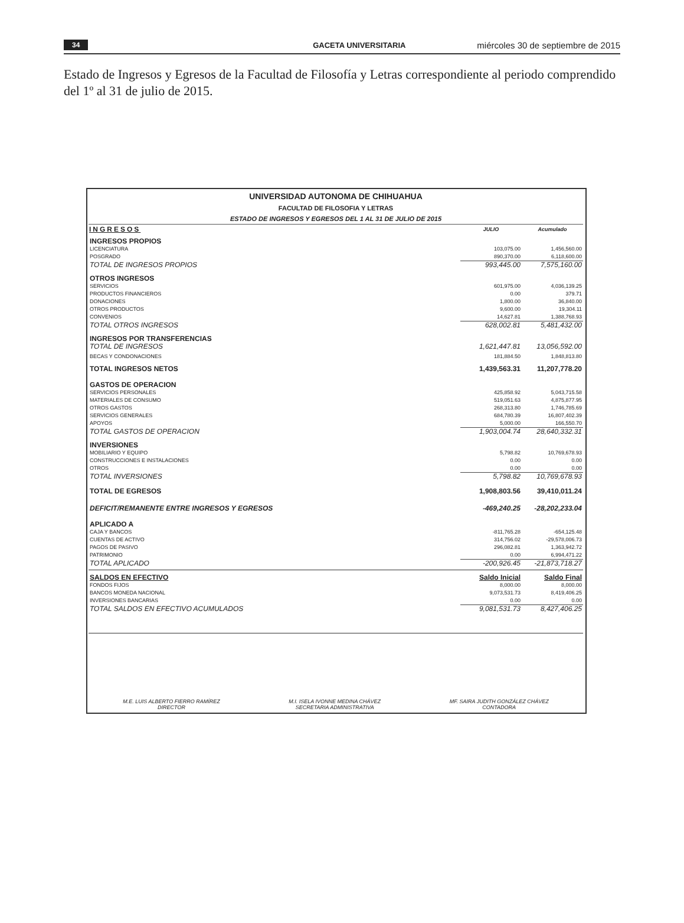34 GACETA UNIVERSITARIA miércoles 30 de septiembre de 2015
Estado de Ingresos y Egresos de la Facultad de Filosofía y Letras correspondiente al periodo comprendido del 1º al 31 de julio de 2015.
UNIVERSIDAD AUTONOMA DE CHIHUAHUA
FACULTAD DE FILOSOFIA Y LETRAS
ESTADO DE INGRESOS Y EGRESOS DEL 1 AL 31 DE JULIO DE 2015
| INGRESOS | JULIO | Acumulado |
| --- | --- | --- |
| INGRESOS PROPIOS | | |
| LICENCIATURA | 103,075.00 | 1,456,560.00 |
| POSGRADO | 890,370.00 | 6,118,600.00 |
| TOTAL DE INGRESOS PROPIOS | 993,445.00 | 7,575,160.00 |
| OTROS INGRESOS | | |
| SERVICIOS | 601,975.00 | 4,036,139.25 |
| PRODUCTOS FINANCIEROS | 0.00 | 379.71 |
| DONACIONES | 1,800.00 | 36,840.00 |
| OTROS PRODUCTOS | 9,600.00 | 19,304.11 |
| CONVENIOS | 14,627.81 | 1,388,768.93 |
| TOTAL OTROS INGRESOS | 628,002.81 | 5,481,432.00 |
| INGRESOS POR TRANSFERENCIAS | | |
| TOTAL DE INGRESOS | 1,621,447.81 | 13,056,592.00 |
| BECAS Y CONDONACIONES | 181,884.50 | 1,848,813.80 |
| TOTAL INGRESOS NETOS | 1,439,563.31 | 11,207,778.20 |
| GASTOS DE OPERACION | | |
| SERVICIOS PERSONALES | 425,858.92 | 5,043,715.58 |
| MATERIALES DE CONSUMO | 519,051.63 | 4,875,877.95 |
| OTROS GASTOS | 268,313.80 | 1,746,785.69 |
| SERVICIOS GENERALES | 684,780.39 | 16,807,402.39 |
| APOYOS | 5,000.00 | 166,550.70 |
| TOTAL GASTOS DE OPERACION | 1,903,004.74 | 28,640,332.31 |
| INVERSIONES | | |
| MOBILIARIO Y EQUIPO | 5,798.82 | 10,769,678.93 |
| CONSTRUCCIONES E INSTALACIONES | 0.00 | 0.00 |
| OTROS | 0.00 | 0.00 |
| TOTAL INVERSIONES | 5,798.82 | 10,769,678.93 |
| TOTAL DE EGRESOS | 1,908,803.56 | 39,410,011.24 |
| DEFICIT/REMANENTE ENTRE INGRESOS Y EGRESOS | -469,240.25 | -28,202,233.04 |
| APLICADO A | | |
| CAJA Y BANCOS | -811,765.28 | -654,125.48 |
| CUENTAS DE ACTIVO | 314,756.02 | -29,578,006.73 |
| PAGOS DE PASIVO | 296,082.81 | 1,363,942.72 |
| PATRIMONIO | 0.00 | 6,994,471.22 |
| TOTAL APLICADO | -200,926.45 | -21,873,718.27 |
| SALDOS EN EFECTIVO | Saldo Inicial | Saldo Final |
| FONDOS FIJOS | 8,000.00 | 8,000.00 |
| BANCOS MONEDA NACIONAL | 9,073,531.73 | 8,419,406.25 |
| INVERSIONES BANCARIAS | 0.00 | 0.00 |
| TOTAL SALDOS EN EFECTIVO ACUMULADOS | 9,081,531.73 | 8,427,406.25 |
M.E. LUIS ALBERTO FIERRO RAMÍREZ
DIRECTOR
M.I. ISELA IVONNE MEDINA CHÁVEZ
SECRETARIA ADMINISTRATIVA
MF. SAIRA JUDITH GONZÁLEZ CHÁVEZ
CONTADORA